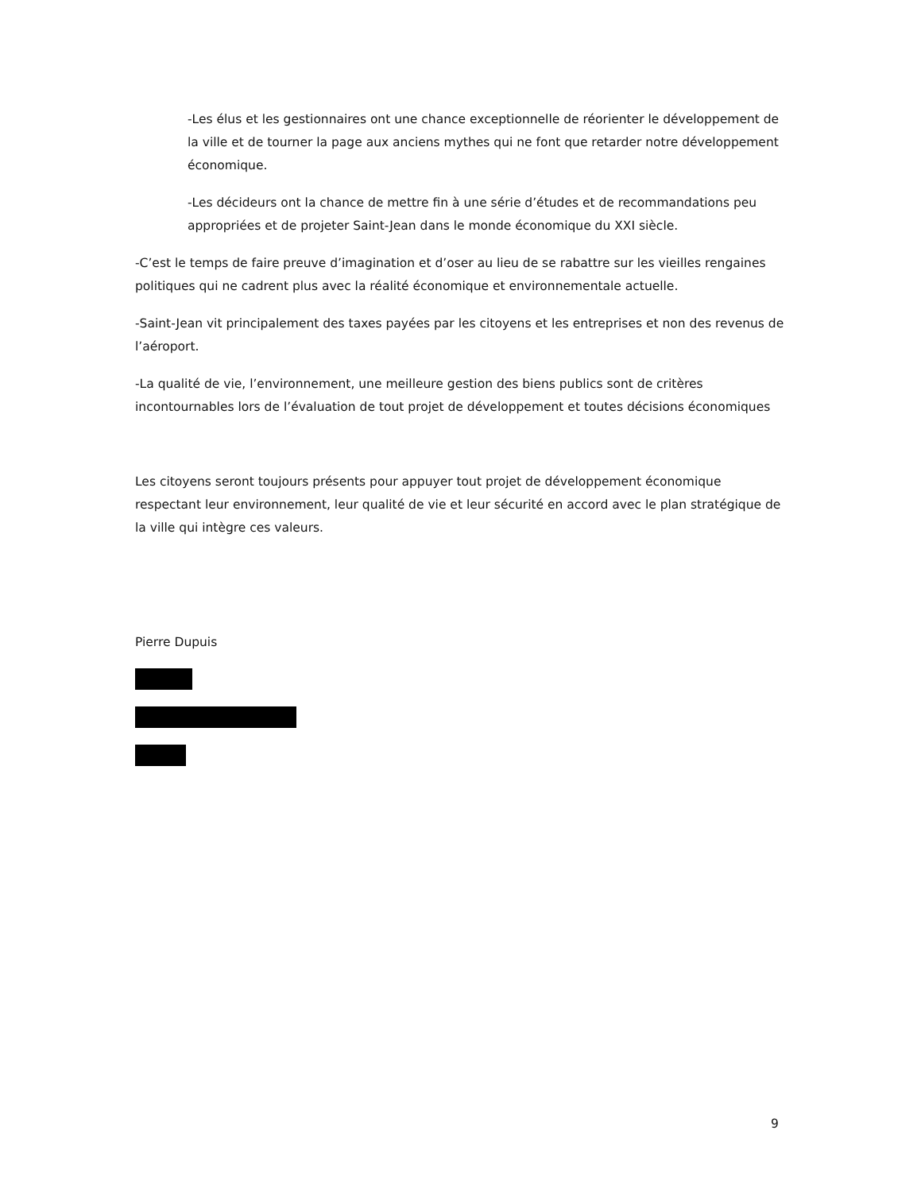-Les élus et les gestionnaires ont une chance exceptionnelle de réorienter le développement de la ville et de tourner la page aux anciens mythes qui ne font que retarder notre développement économique.
-Les décideurs ont la chance de mettre fin à une série d’études et de recommandations peu appropriées et de projeter Saint-Jean dans le monde économique du XXI siècle.
-C’est le temps de faire preuve d’imagination et d’oser au lieu de se rabattre sur les vieilles rengaines politiques qui ne cadrent plus avec la réalité économique et environnementale actuelle.
-Saint-Jean vit principalement des taxes payées par les citoyens et les entreprises et non des revenus de l’aéroport.
-La qualité de vie, l’environnement, une meilleure gestion des biens publics sont de critères incontournables lors de l’évaluation de tout projet de développement et toutes décisions économiques
Les citoyens seront toujours présents pour appuyer tout projet de développement économique respectant leur environnement, leur qualité de vie et leur sécurité en accord avec le plan stratégique de la ville qui intègre ces valeurs.
Pierre Dupuis
9